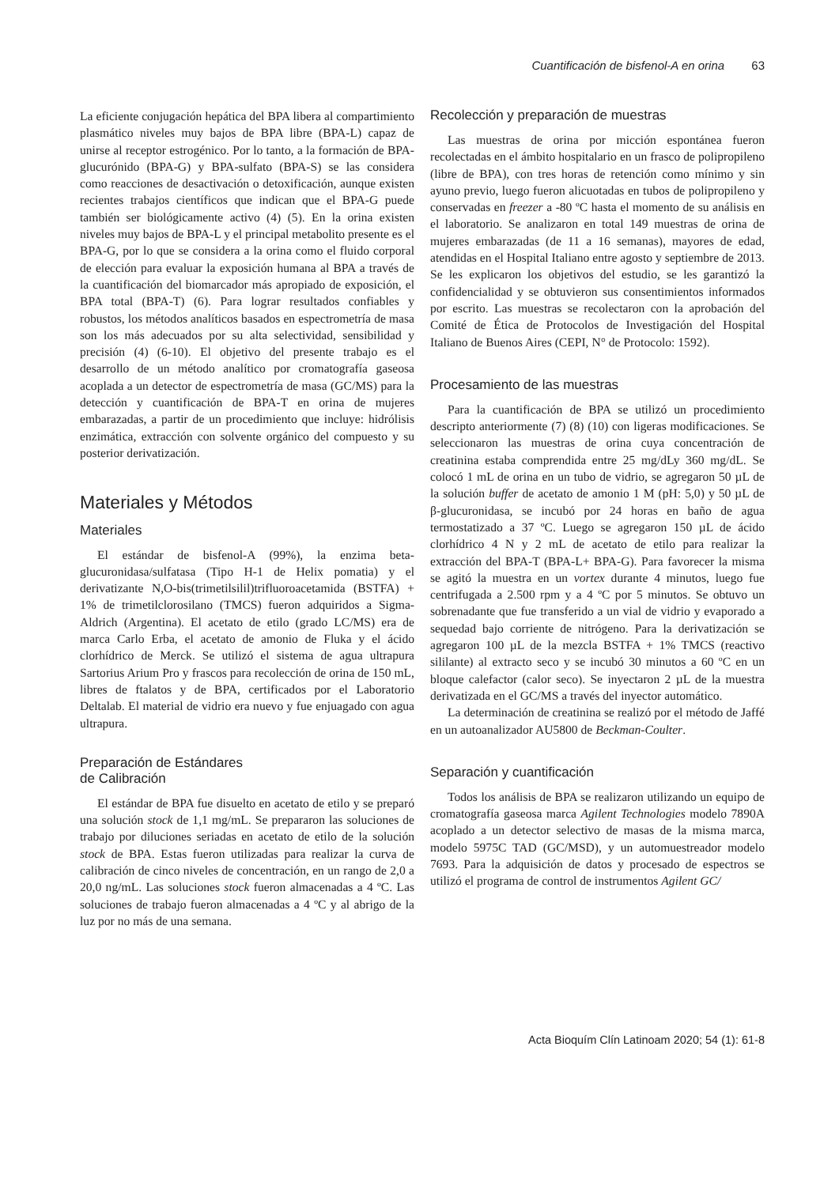Cuantificación de bisfenol-A en orina 63
La eficiente conjugación hepática del BPA libera al compartimiento plasmático niveles muy bajos de BPA libre (BPA-L) capaz de unirse al receptor estrogénico. Por lo tanto, a la formación de BPA-glucurónido (BPA-G) y BPA-sulfato (BPA-S) se las considera como reacciones de desactivación o detoxificación, aunque existen recientes trabajos científicos que indican que el BPA-G puede también ser biológicamente activo (4) (5). En la orina existen niveles muy bajos de BPA-L y el principal metabolito presente es el BPA-G, por lo que se considera a la orina como el fluido corporal de elección para evaluar la exposición humana al BPA a través de la cuantificación del biomarcador más apropiado de exposición, el BPA total (BPA-T) (6). Para lograr resultados confiables y robustos, los métodos analíticos basados en espectrometría de masa son los más adecuados por su alta selectividad, sensibilidad y precisión (4) (6-10). El objetivo del presente trabajo es el desarrollo de un método analítico por cromatografía gaseosa acoplada a un detector de espectrometría de masa (GC/MS) para la detección y cuantificación de BPA-T en orina de mujeres embarazadas, a partir de un procedimiento que incluye: hidrólisis enzimática, extracción con solvente orgánico del compuesto y su posterior derivatización.
Materiales y Métodos
Materiales
El estándar de bisfenol-A (99%), la enzima beta-glucuronidasa/sulfatasa (Tipo H-1 de Helix pomatia) y el derivatizante N,O-bis(trimetilsilil)trifluoroacetamida (BSTFA) + 1% de trimetilclorosilano (TMCS) fueron adquiridos a Sigma-Aldrich (Argentina). El acetato de etilo (grado LC/MS) era de marca Carlo Erba, el acetato de amonio de Fluka y el ácido clorhídrico de Merck. Se utilizó el sistema de agua ultrapura Sartorius Arium Pro y frascos para recolección de orina de 150 mL, libres de ftalatos y de BPA, certificados por el Laboratorio Deltalab. El material de vidrio era nuevo y fue enjuagado con agua ultrapura.
Preparación de Estándares
de Calibración
El estándar de BPA fue disuelto en acetato de etilo y se preparó una solución stock de 1,1 mg/mL. Se prepararon las soluciones de trabajo por diluciones seriadas en acetato de etilo de la solución stock de BPA. Estas fueron utilizadas para realizar la curva de calibración de cinco niveles de concentración, en un rango de 2,0 a 20,0 ng/mL. Las soluciones stock fueron almacenadas a 4 ºC. Las soluciones de trabajo fueron almacenadas a 4 ºC y al abrigo de la luz por no más de una semana.
Recolección y preparación de muestras
Las muestras de orina por micción espontánea fueron recolectadas en el ámbito hospitalario en un frasco de polipropileno (libre de BPA), con tres horas de retención como mínimo y sin ayuno previo, luego fueron alicuotadas en tubos de polipropileno y conservadas en freezer a -80 ºC hasta el momento de su análisis en el laboratorio. Se analizaron en total 149 muestras de orina de mujeres embarazadas (de 11 a 16 semanas), mayores de edad, atendidas en el Hospital Italiano entre agosto y septiembre de 2013. Se les explicaron los objetivos del estudio, se les garantizó la confidencialidad y se obtuvieron sus consentimientos informados por escrito. Las muestras se recolectaron con la aprobación del Comité de Ética de Protocolos de Investigación del Hospital Italiano de Buenos Aires (CEPI, N° de Protocolo: 1592).
Procesamiento de las muestras
Para la cuantificación de BPA se utilizó un procedimiento descripto anteriormente (7) (8) (10) con ligeras modificaciones. Se seleccionaron las muestras de orina cuya concentración de creatinina estaba comprendida entre 25 mg/dLy 360 mg/dL. Se colocó 1 mL de orina en un tubo de vidrio, se agregaron 50 µL de la solución buffer de acetato de amonio 1 M (pH: 5,0) y 50 µL de β-glucuronidasa, se incubó por 24 horas en baño de agua termostatizado a 37 ºC. Luego se agregaron 150 µL de ácido clorhídrico 4 N y 2 mL de acetato de etilo para realizar la extracción del BPA-T (BPA-L+ BPA-G). Para favorecer la misma se agitó la muestra en un vortex durante 4 minutos, luego fue centrifugada a 2.500 rpm y a 4 ºC por 5 minutos. Se obtuvo un sobrenadante que fue transferido a un vial de vidrio y evaporado a sequedad bajo corriente de nitrógeno. Para la derivatización se agregaron 100 µL de la mezcla BSTFA + 1% TMCS (reactivo sililante) al extracto seco y se incubó 30 minutos a 60 ºC en un bloque calefactor (calor seco). Se inyectaron 2 µL de la muestra derivatizada en el GC/MS a través del inyector automático.
La determinación de creatinina se realizó por el método de Jaffé en un autoanalizador AU5800 de Beckman-Coulter.
Separación y cuantificación
Todos los análisis de BPA se realizaron utilizando un equipo de cromatografía gaseosa marca Agilent Technologies modelo 7890A acoplado a un detector selectivo de masas de la misma marca, modelo 5975C TAD (GC/MSD), y un automuestreador modelo 7693. Para la adquisición de datos y procesado de espectros se utilizó el programa de control de instrumentos Agilent GC/
Acta Bioquím Clín Latinoam 2020; 54 (1): 61-8